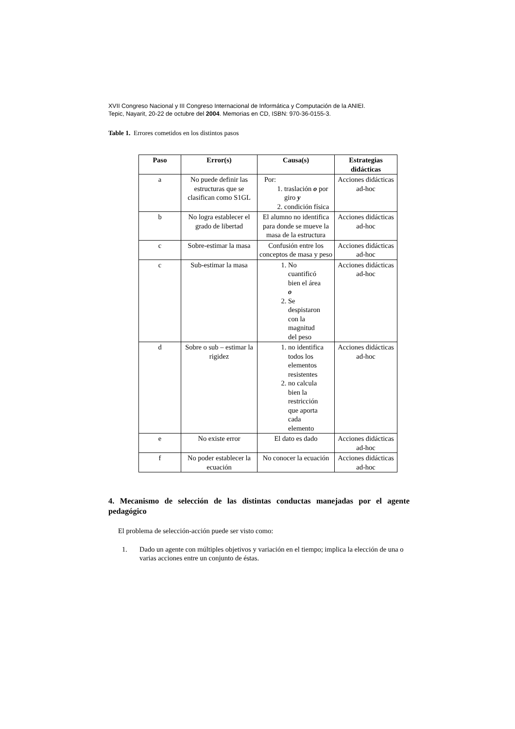XVII Congreso Nacional y III Congreso Internacional de Informática y Computación de la ANIEI.
Tepic, Nayarit, 20-22 de octubre del 2004. Memorias en CD, ISBN: 970-36-0155-3.
Table 1. Errores cometidos en los distintos pasos
| Paso | Error(s) | Causa(s) | Estrategias didácticas |
| --- | --- | --- | --- |
| a | No puede definir las estructuras que se clasifican como S1GL | Por: 1. traslación o por giro y 2. condición física | Acciones didácticas ad-hoc |
| b | No logra establecer el grado de libertad | El alumno no identifica para donde se mueve la masa de la estructura | Acciones didácticas ad-hoc |
| c | Sobre-estimar la masa | Confusión entre los conceptos de masa y peso | Acciones didácticas ad-hoc |
| c | Sub-estimar la masa | 1. No cuantificó bien el área o 2. Se despistaron con la magnitud del peso | Acciones didácticas ad-hoc |
| d | Sobre o sub – estimar la rigidez | 1. no identifica todos los elementos resistentes 2. no calcula bien la restricción que aporta cada elemento | Acciones didácticas ad-hoc |
| e | No existe error | El dato es dado | Acciones didácticas ad-hoc |
| f | No poder establecer la ecuación | No conocer la ecuación | Acciones didácticas ad-hoc |
4. Mecanismo de selección de las distintas conductas manejadas por el agente pedagógico
El problema de selección-acción puede ser visto como:
1. Dado un agente con múltiples objetivos y variación en el tiempo; implica la elección de una o varias acciones entre un conjunto de éstas.